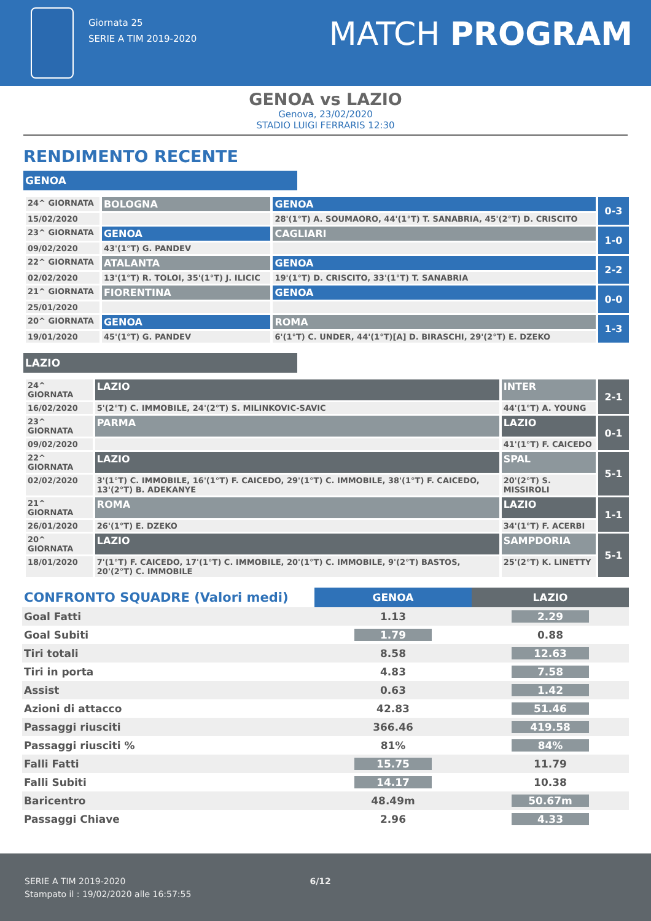Giornata 25
SERIE A TIM 2019-2020
MATCH PROGRAM
GENOA vs LAZIO
Genova, 23/02/2020
STADIO LUIGI FERRARIS 12:30
RENDIMENTO RECENTE
GENOA
| 24^ GIORNATA | BOLOGNA | GENOA | 0-3 |
| 15/02/2020 | | 28'(1°T) A. SOUMAORO, 44'(1°T) T. SANABRIA, 45'(2°T) D. CRISCITO | |
| 23^ GIORNATA | GENOA | CAGLIARI | 1-0 |
| 09/02/2020 | 43'(1°T) G. PANDEV | | |
| 22^ GIORNATA | ATALANTA | GENOA | 2-2 |
| 02/02/2020 | 13'(1°T) R. TOLOI, 35'(1°T) J. ILICIC | 19'(1°T) D. CRISCITO, 33'(1°T) T. SANABRIA | |
| 21^ GIORNATA | FIORENTINA | GENOA | 0-0 |
| 25/01/2020 | | | |
| 20^ GIORNATA | GENOA | ROMA | 1-3 |
| 19/01/2020 | 45'(1°T) G. PANDEV | 6'(1°T) C. UNDER, 44'(1°T)[A] D. BIRASCHI, 29'(2°T) E. DZEKO | |
LAZIO
| 24^ GIORNATA | LAZIO | INTER | 2-1 |
| 16/02/2020 | 5'(2°T) C. IMMOBILE, 24'(2°T) S. MILINKOVIC-SAVIC | 44'(1°T) A. YOUNG | |
| 23^ GIORNATA | PARMA | LAZIO | 0-1 |
| 09/02/2020 | | 41'(1°T) F. CAICEDO | |
| 22^ GIORNATA | LAZIO | SPAL | 5-1 |
| 02/02/2020 | 3'(1°T) C. IMMOBILE, 16'(1°T) F. CAICEDO, 29'(1°T) C. IMMOBILE, 38'(1°T) F. CAICEDO, 13'(2°T) B. ADEKANYE | 20'(2°T) S. MISSIROLI | |
| 21^ GIORNATA | ROMA | LAZIO | 1-1 |
| 26/01/2020 | 26'(1°T) E. DZEKO | 34'(1°T) F. ACERBI | |
| 20^ GIORNATA | LAZIO | SAMPDORIA | 5-1 |
| 18/01/2020 | 7'(1°T) F. CAICEDO, 17'(1°T) C. IMMOBILE, 20'(1°T) C. IMMOBILE, 9'(2°T) BASTOS, 20'(2°T) C. IMMOBILE | 25'(2°T) K. LINETTY | |
| CONFRONTO SQUADRE (Valori medi) | GENOA | LAZIO |
| Goal Fatti | 1.13 | 2.29 |
| Goal Subiti | 1.79 | 0.88 |
| Tiri totali | 8.58 | 12.63 |
| Tiri in porta | 4.83 | 7.58 |
| Assist | 0.63 | 1.42 |
| Azioni di attacco | 42.83 | 51.46 |
| Passaggi riusciti | 366.46 | 419.58 |
| Passaggi riusciti % | 81% | 84% |
| Falli Fatti | 15.75 | 11.79 |
| Falli Subiti | 14.17 | 10.38 |
| Baricentro | 48.49m | 50.67m |
| Passaggi Chiave | 2.96 | 4.33 |
SERIE A TIM 2019-2020 6/12
Stampato il : 19/02/2020 alle 16:57:55